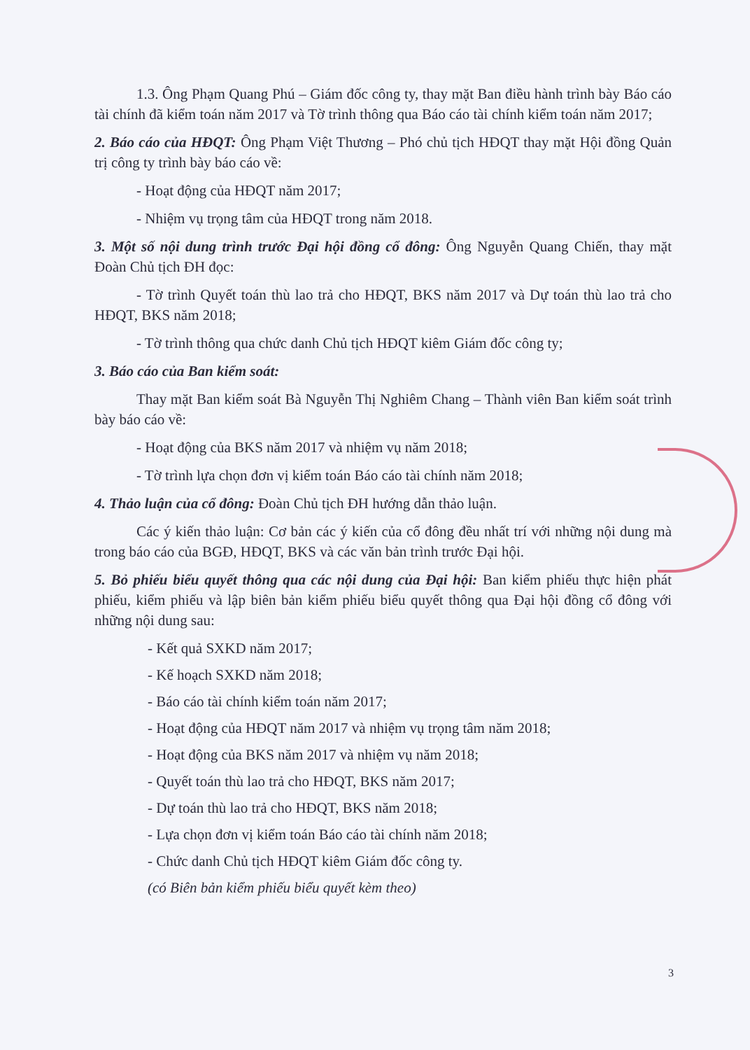1.3. Ông Phạm Quang Phú – Giám đốc công ty, thay mặt Ban điều hành trình bày Báo cáo tài chính đã kiểm toán năm 2017 và Tờ trình thông qua Báo cáo tài chính kiểm toán năm 2017;
2. Báo cáo của HĐQT: Ông Phạm Việt Thương – Phó chủ tịch HĐQT thay mặt Hội đồng Quản trị công ty trình bày báo cáo về:
- Hoạt động của HĐQT năm 2017;
- Nhiệm vụ trọng tâm của HĐQT trong năm 2018.
3. Một số nội dung trình trước Đại hội đồng cổ đông: Ông Nguyễn Quang Chiến, thay mặt Đoàn Chủ tịch ĐH đọc:
- Tờ trình Quyết toán thù lao trả cho HĐQT, BKS năm 2017 và Dự toán thù lao trả cho HĐQT, BKS năm 2018;
- Tờ trình thông qua chức danh Chủ tịch HĐQT kiêm Giám đốc công ty;
3. Báo cáo của Ban kiểm soát:
Thay mặt Ban kiểm soát Bà Nguyễn Thị Nghiêm Chang – Thành viên Ban kiểm soát trình bày báo cáo về:
- Hoạt động của BKS năm 2017 và nhiệm vụ năm 2018;
- Tờ trình lựa chọn đơn vị kiểm toán Báo cáo tài chính năm 2018;
4. Thảo luận của cổ đông: Đoàn Chủ tịch ĐH hướng dẫn thảo luận.
Các ý kiến thảo luận: Cơ bản các ý kiến của cổ đông đều nhất trí với những nội dung mà trong báo cáo của BGĐ, HĐQT, BKS và các văn bản trình trước Đại hội.
5. Bỏ phiếu biểu quyết thông qua các nội dung của Đại hội: Ban kiểm phiếu thực hiện phát phiếu, kiểm phiếu và lập biên bản kiểm phiếu biểu quyết thông qua Đại hội đồng cổ đông với những nội dung sau:
- Kết quả SXKD năm 2017;
- Kế hoạch SXKD năm 2018;
- Báo cáo tài chính kiểm toán năm 2017;
- Hoạt động của HĐQT năm 2017 và nhiệm vụ trọng tâm năm 2018;
- Hoạt động của BKS năm 2017 và nhiệm vụ năm 2018;
- Quyết toán thù lao trả cho HĐQT, BKS năm 2017;
- Dự toán thù lao trả cho HĐQT, BKS năm 2018;
- Lựa chọn đơn vị kiểm toán Báo cáo tài chính năm 2018;
- Chức danh Chủ tịch HĐQT kiêm Giám đốc công ty.
(có Biên bản kiểm phiếu biểu quyết kèm theo)
3